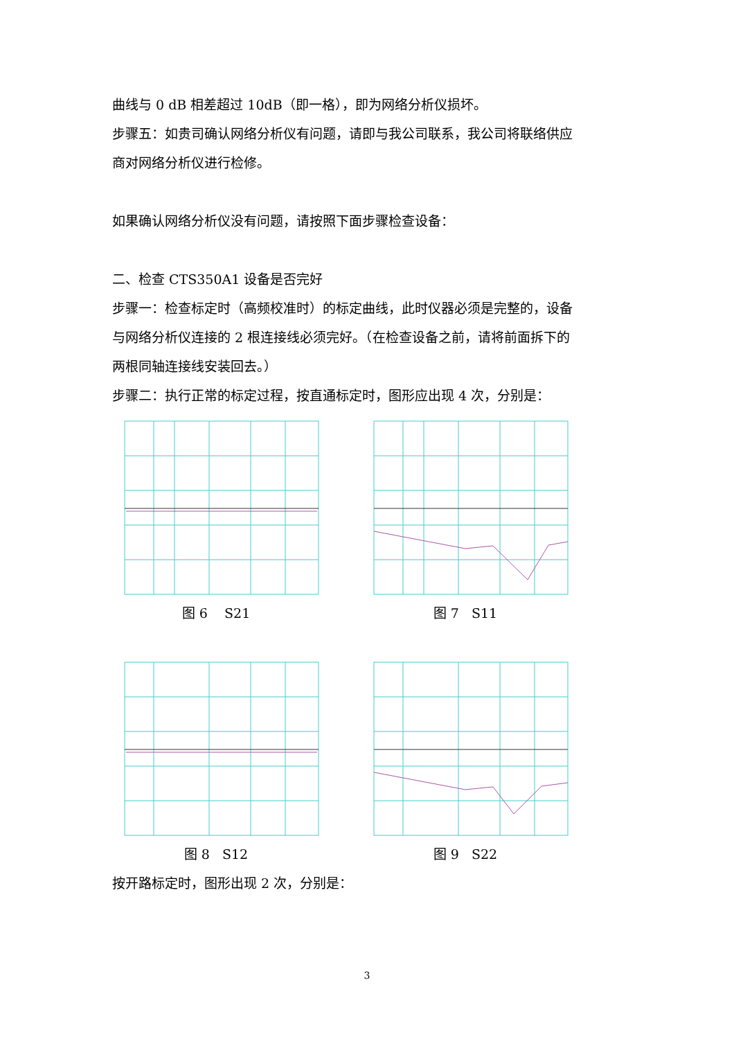曲线与 0 dB 相差超过 10dB（即一格），即为网络分析仪损坏。
步骤五：如贵司确认网络分析仪有问题，请即与我公司联系，我公司将联络供应
商对网络分析仪进行检修。
如果确认网络分析仪没有问题，请按照下面步骤检查设备：
二、检查 CTS350A1 设备是否完好
步骤一：检查标定时（高频校准时）的标定曲线，此时仪器必须是完整的，设备
与网络分析仪连接的 2 根连接线必须完好。（在检查设备之前，请将前面拆下的
两根同轴连接线安装回去。）
步骤二：执行正常的标定过程，按直通标定时，图形应出现 4 次，分别是：
图 6 S21 图 7 S11
图 8 S12 图 9 S22
按开路标定时，图形出现 2 次，分别是：
3